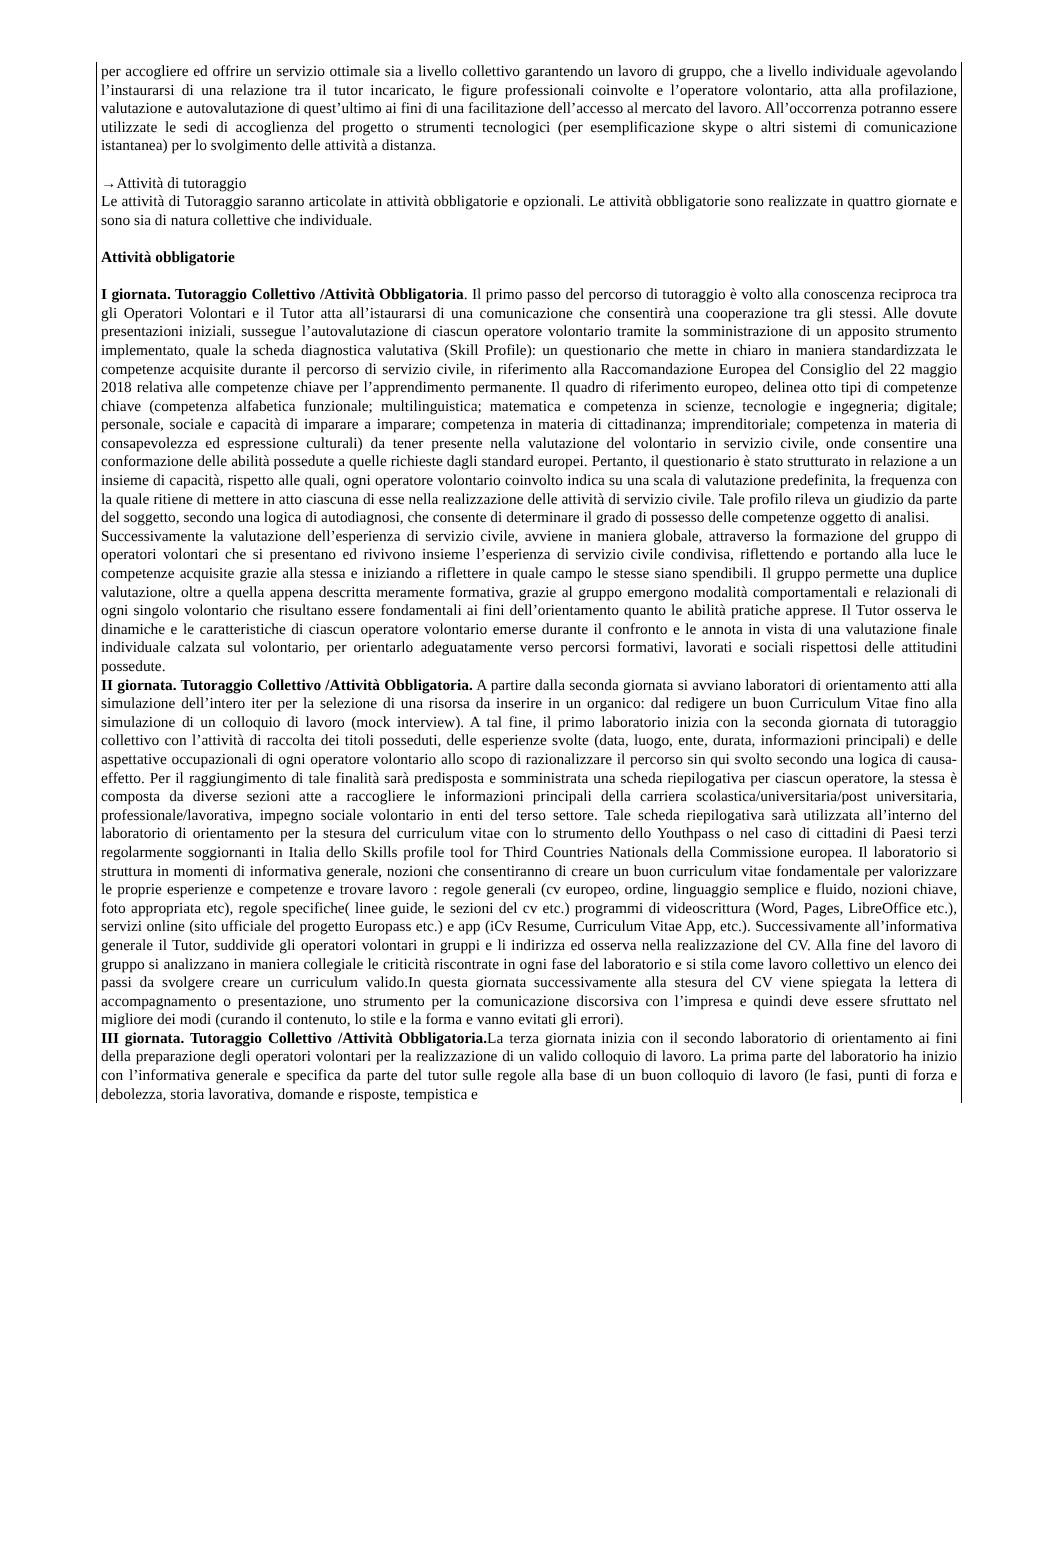per accogliere ed offrire un servizio ottimale sia a livello collettivo garantendo un lavoro di gruppo, che a livello individuale agevolando l’instaurarsi di una relazione tra il tutor incaricato, le figure professionali coinvolte e l’operatore volontario, atta alla profilazione, valutazione e autovalutazione di quest’ultimo ai fini di una facilitazione dell’accesso al mercato del lavoro. All’occorrenza potranno essere utilizzate le sedi di accoglienza del progetto o strumenti tecnologici (per esemplificazione skype o altri sistemi di comunicazione istantanea) per lo svolgimento delle attività a distanza.
→Attività di tutoraggio
Le attività di Tutoraggio saranno articolate in attività obbligatorie e opzionali. Le attività obbligatorie sono realizzate in quattro giornate e sono sia di natura collettive che individuale.
Attività obbligatorie
I giornata. Tutoraggio Collettivo /Attività Obbligatoria. Il primo passo del percorso di tutoraggio è volto alla conoscenza reciproca tra gli Operatori Volontari e il Tutor atta all’istaurarsi di una comunicazione che consentirà una cooperazione tra gli stessi. Alle dovute presentazioni iniziali, sussegue l’autovalutazione di ciascun operatore volontario tramite la somministrazione di un apposito strumento implementato, quale la scheda diagnostica valutativa (Skill Profile): un questionario che mette in chiaro in maniera standardizzata le competenze acquisite durante il percorso di servizio civile, in riferimento alla Raccomandazione Europea del Consiglio del 22 maggio 2018 relativa alle competenze chiave per l’apprendimento permanente. Il quadro di riferimento europeo, delinea otto tipi di competenze chiave (competenza alfabetica funzionale; multilinguistica; matematica e competenza in scienze, tecnologie e ingegneria; digitale; personale, sociale e capacità di imparare a imparare; competenza in materia di cittadinanza; imprenditoriale; competenza in materia di consapevolezza ed espressione culturali) da tener presente nella valutazione del volontario in servizio civile, onde consentire una conformazione delle abilità possedute a quelle richieste dagli standard europei. Pertanto, il questionario è stato strutturato in relazione a un insieme di capacità, rispetto alle quali, ogni operatore volontario coinvolto indica su una scala di valutazione predefinita, la frequenza con la quale ritiene di mettere in atto ciascuna di esse nella realizzazione delle attività di servizio civile. Tale profilo rileva un giudizio da parte del soggetto, secondo una logica di autodiagnosi, che consente di determinare il grado di possesso delle competenze oggetto di analisi.
Successivamente la valutazione dell’esperienza di servizio civile, avviene in maniera globale, attraverso la formazione del gruppo di operatori volontari che si presentano ed rivivono insieme l’esperienza di servizio civile condivisa, riflettendo e portando alla luce le competenze acquisite grazie alla stessa e iniziando a riflettere in quale campo le stesse siano spendibili. Il gruppo permette una duplice valutazione, oltre a quella appena descritta meramente formativa, grazie al gruppo emergono modalità comportamentali e relazionali di ogni singolo volontario che risultano essere fondamentali ai fini dell’orientamento quanto le abilità pratiche apprese. Il Tutor osserva le dinamiche e le caratteristiche di ciascun operatore volontario emerse durante il confronto e le annota in vista di una valutazione finale individuale calzata sul volontario, per orientarlo adeguatamente verso percorsi formativi, lavorati e sociali rispettosi delle attitudini possedute.
II giornata. Tutoraggio Collettivo /Attività Obbligatoria. A partire dalla seconda giornata si avviano laboratori di orientamento atti alla simulazione dell’intero iter per la selezione di una risorsa da inserire in un organico: dal redigere un buon Curriculum Vitae fino alla simulazione di un colloquio di lavoro (mock interview). A tal fine, il primo laboratorio inizia con la seconda giornata di tutoraggio collettivo con l’attività di raccolta dei titoli posseduti, delle esperienze svolte (data, luogo, ente, durata, informazioni principali) e delle aspettative occupazionali di ogni operatore volontario allo scopo di razionalizzare il percorso sin qui svolto secondo una logica di causa-effetto. Per il raggiungimento di tale finalità sarà predisposta e somministrata una scheda riepilogativa per ciascun operatore, la stessa è composta da diverse sezioni atte a raccogliere le informazioni principali della carriera scolastica/universitaria/post universitaria, professionale/lavorativa, impegno sociale volontario in enti del terso settore. Tale scheda riepilogativa sarà utilizzata all’interno del laboratorio di orientamento per la stesura del curriculum vitae con lo strumento dello Youthpass o nel caso di cittadini di Paesi terzi regolarmente soggiornanti in Italia dello Skills profile tool for Third Countries Nationals della Commissione europea. Il laboratorio si struttura in momenti di informativa generale, nozioni che consentiranno di creare un buon curriculum vitae fondamentale per valorizzare le proprie esperienze e competenze e trovare lavoro : regole generali (cv europeo, ordine, linguaggio semplice e fluido, nozioni chiave, foto appropriata etc), regole specifiche( linee guide, le sezioni del cv etc.) programmi di videoscrittura (Word, Pages, LibreOffice etc.), servizi online (sito ufficiale del progetto Europass etc.) e app (iCv Resume, Curriculum Vitae App, etc.). Successivamente all’informativa generale il Tutor, suddivide gli operatori volontari in gruppi e li indirizza ed osserva nella realizzazione del CV. Alla fine del lavoro di gruppo si analizzano in maniera collegiale le criticità riscontrate in ogni fase del laboratorio e si stila come lavoro collettivo un elenco dei passi da svolgere creare un curriculum valido.In questa giornata successivamente alla stesura del CV viene spiegata la lettera di accompagnamento o presentazione, uno strumento per la comunicazione discorsiva con l’impresa e quindi deve essere sfruttato nel migliore dei modi (curando il contenuto, lo stile e la forma e vanno evitati gli errori).
III giornata. Tutoraggio Collettivo /Attività Obbligatoria. La terza giornata inizia con il secondo laboratorio di orientamento ai fini della preparazione degli operatori volontari per la realizzazione di un valido colloquio di lavoro. La prima parte del laboratorio ha inizio con l’informativa generale e specifica da parte del tutor sulle regole alla base di un buon colloquio di lavoro (le fasi, punti di forza e debolezza, storia lavorativa, domande e risposte, tempistica e